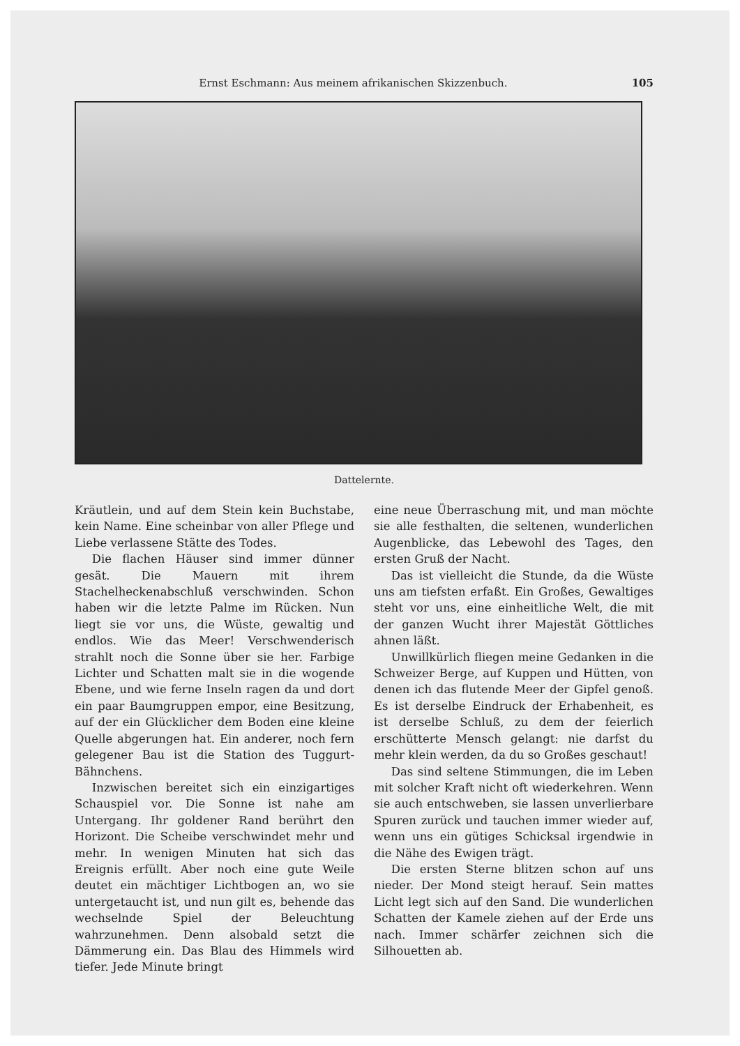Ernst Eschmann: Aus meinem afrikanischen Skizzenbuch. 105
Dattelernte.
Kräutlein, und auf dem Stein kein Buchstabe, kein Name. Eine scheinbar von aller Pflege und Liebe verlassene Stätte des Todes.
Die flachen Häuser sind immer dünner gesät. Die Mauern mit ihrem Stachelheckenabschluß verschwinden. Schon haben wir die letzte Palme im Rücken. Nun liegt sie vor uns, die Wüste, gewaltig und endlos. Wie das Meer! Verschwenderisch strahlt noch die Sonne über sie her. Farbige Lichter und Schatten malt sie in die wogende Ebene, und wie ferne Inseln ragen da und dort ein paar Baumgruppen empor, eine Besitzung, auf der ein Glücklicher dem Boden eine kleine Quelle abgerungen hat. Ein anderer, noch fern gelegener Bau ist die Station des Tuggurt-Bähnchens.
Inzwischen bereitet sich ein einzigartiges Schauspiel vor. Die Sonne ist nahe am Untergang. Ihr goldener Rand berührt den Horizont. Die Scheibe verschwindet mehr und mehr. In wenigen Minuten hat sich das Ereignis erfüllt. Aber noch eine gute Weile deutet ein mächtiger Lichtbogen an, wo sie untergetaucht ist, und nun gilt es, behende das wechselnde Spiel der Beleuchtung wahrzunehmen. Denn alsobald setzt die Dämmerung ein. Das Blau des Himmels wird tiefer. Jede Minute bringt
eine neue Überraschung mit, und man möchte sie alle festhalten, die seltenen, wunderlichen Augenblicke, das Lebewohl des Tages, den ersten Gruß der Nacht.
Das ist vielleicht die Stunde, da die Wüste uns am tiefsten erfaßt. Ein Großes, Gewaltiges steht vor uns, eine einheitliche Welt, die mit der ganzen Wucht ihrer Majestät Göttliches ahnen läßt.
Unwillkürlich fliegen meine Gedanken in die Schweizer Berge, auf Kuppen und Hütten, von denen ich das flutende Meer der Gipfel genoß. Es ist derselbe Eindruck der Erhabenheit, es ist derselbe Schluß, zu dem der feierlich erschütterte Mensch gelangt: nie darfst du mehr klein werden, da du so Großes geschaut!
Das sind seltene Stimmungen, die im Leben mit solcher Kraft nicht oft wiederkehren. Wenn sie auch entschweben, sie lassen unverlierbare Spuren zurück und tauchen immer wieder auf, wenn uns ein gütiges Schicksal irgendwie in die Nähe des Ewigen trägt.
Die ersten Sterne blitzen schon auf uns nieder. Der Mond steigt herauf. Sein mattes Licht legt sich auf den Sand. Die wunderlichen Schatten der Kamele ziehen auf der Erde uns nach. Immer schärfer zeichnen sich die Silhouetten ab.